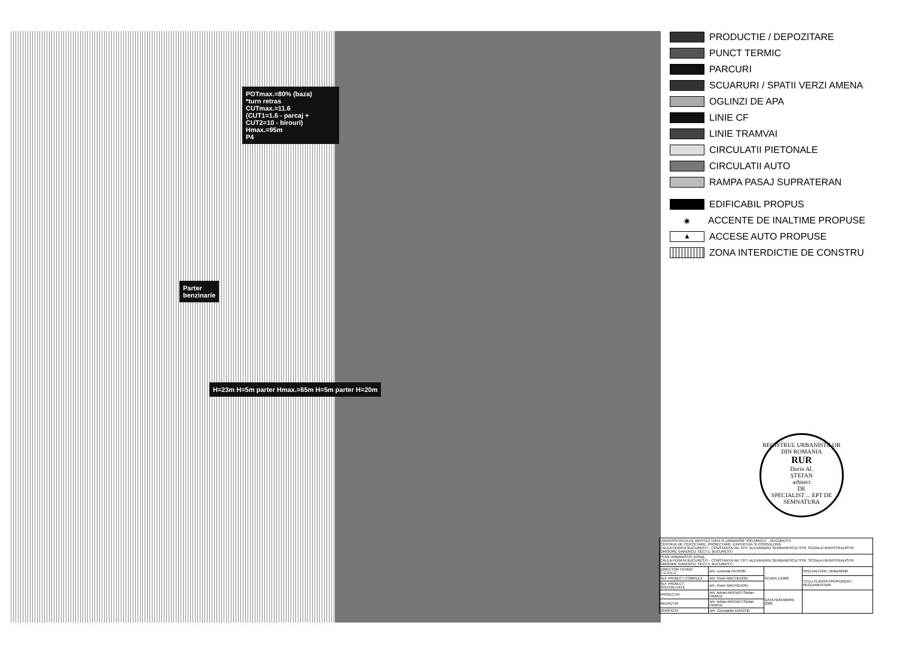POTmax.=80% (baza)
*turn retras
CUTmax.=11.6
(CUT1=1.6 - parcaj +
CUT2=10 - birouri)
Hmax.=95m
P4
Parter
benzinarie
H=23m H=5m parter Hmax.=65m H=5m parter H=20m
PRODUCTIE / DEPOZITARE
PUNCT TERMIC
PARCURI
SCUARURI / SPATII VERZI AMENA
OGLINZI DE APA
LINIE CF
LINIE TRAMVAI
CIRCULATII PIETONALE
CIRCULATII AUTO
RAMPA PASAJ SUPRATERAN
EDIFICABIL PROPUS
✷ ACCENTE DE INALTIME PROPUSE
▲ ACCESE AUTO PROPUSE
ZONA INTERDICTIE DE CONSTRU
REGISTRUL URBANISTILOR DIN ROMANIA
RUR
Dorin Al.
ŞTEFAN
arhitect
DE
SPECIALIST ... EPT DE SEMNATURA
| UNIVERSITATEA DE ARHITECTURA SI URBANISM "ION MINCU" - BUCURESTI CENTRUL DE CERCETARE, PROIECTARE, EXPERTIZA SI CONSULTING CALEA FERATA BUCURESTI - CONSTANTA/ AV. CPT. ALEXANDRU SERBANESCU/ STR. SCOALA HERASTRAU/STR. GRIGORE GAFENCU, SECT.1, BUCURESTI | | | |
| PLAN URBANISTIC ZONAL CALEA FERATA BUCURESTI - CONSTANTA/ AV. CPT. ALEXANDRU SERBANESCU/ STR. SCOALA HERASTRAU/STR. GRIGORE GAFENCU, SECT.1, BUCURESTI | | | |
| DIRECTOR TEHNIC C.C.P.E.C. | Arh. Luminita PATRON | SCARA 1/1000 | SPECIALITATE URBANISM |
| SEF PROIECT COMPLEX | Arh. Florin MACHEDON | | TITLU PLANSA PROPUNERI / REGLEMENTARI |
| SEF PROIECT SPECIALITATE | Arh. Florin MACHEDON | | |
| PROIECTAT | Arh. Adrian ARENDT/Stefan FRIMTA | DATA NOIEMBRIE 2006 | |
| REDACTAT | Arh. Adrian ARENDT/Stefan FRIMTA | | |
| VERIFICAT | Arh. Constantin ENACHE | | |